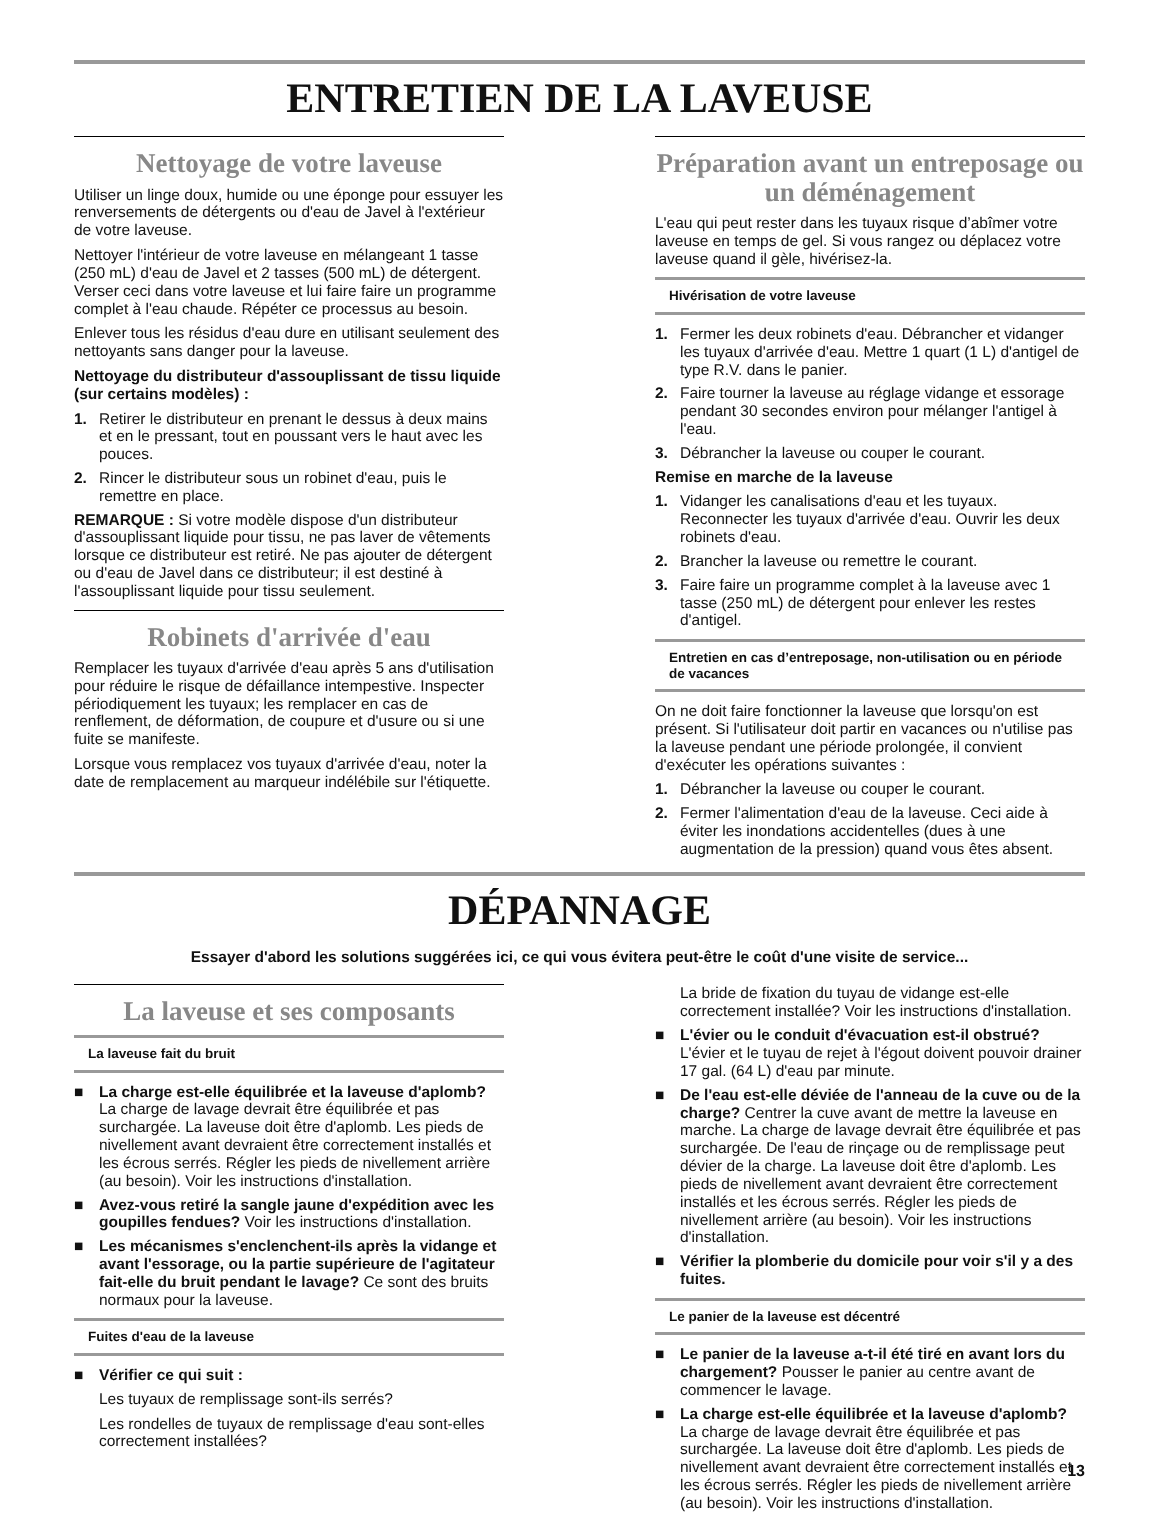ENTRETIEN DE LA LAVEUSE
Nettoyage de votre laveuse
Utiliser un linge doux, humide ou une éponge pour essuyer les renversements de détergents ou d'eau de Javel à l'extérieur de votre laveuse.
Nettoyer l'intérieur de votre laveuse en mélangeant 1 tasse (250 mL) d'eau de Javel et 2 tasses (500 mL) de détergent. Verser ceci dans votre laveuse et lui faire faire un programme complet à l'eau chaude. Répéter ce processus au besoin.
Enlever tous les résidus d'eau dure en utilisant seulement des nettoyants sans danger pour la laveuse.
Nettoyage du distributeur d'assouplissant de tissu liquide (sur certains modèles) :
1. Retirer le distributeur en prenant le dessus à deux mains et en le pressant, tout en poussant vers le haut avec les pouces.
2. Rincer le distributeur sous un robinet d'eau, puis le remettre en place.
REMARQUE : Si votre modèle dispose d'un distributeur d'assouplissant liquide pour tissu, ne pas laver de vêtements lorsque ce distributeur est retiré. Ne pas ajouter de détergent ou d'eau de Javel dans ce distributeur; il est destiné à l'assouplissant liquide pour tissu seulement.
Robinets d'arrivée d'eau
Remplacer les tuyaux d'arrivée d'eau après 5 ans d'utilisation pour réduire le risque de défaillance intempestive. Inspecter périodiquement les tuyaux; les remplacer en cas de renflement, de déformation, de coupure et d'usure ou si une fuite se manifeste.
Lorsque vous remplacez vos tuyaux d'arrivée d'eau, noter la date de remplacement au marqueur indélébile sur l'étiquette.
Préparation avant un entreposage ou un déménagement
L'eau qui peut rester dans les tuyaux risque d’abîmer votre laveuse en temps de gel. Si vous rangez ou déplacez votre laveuse quand il gèle, hivérisez-la.
Hivérisation de votre laveuse
1. Fermer les deux robinets d'eau. Débrancher et vidanger les tuyaux d'arrivée d'eau. Mettre 1 quart (1 L) d'antigel de type R.V. dans le panier.
2. Faire tourner la laveuse au réglage vidange et essorage pendant 30 secondes environ pour mélanger l'antigel à l'eau.
3. Débrancher la laveuse ou couper le courant.
Remise en marche de la laveuse
1. Vidanger les canalisations d'eau et les tuyaux. Reconnecter les tuyaux d'arrivée d'eau. Ouvrir les deux robinets d'eau.
2. Brancher la laveuse ou remettre le courant.
3. Faire faire un programme complet à la laveuse avec 1 tasse (250 mL) de détergent pour enlever les restes d'antigel.
Entretien en cas d’entreposage, non-utilisation ou en période de vacances
On ne doit faire fonctionner la laveuse que lorsqu'on est présent. Si l'utilisateur doit partir en vacances ou n'utilise pas la laveuse pendant une période prolongée, il convient d'exécuter les opérations suivantes :
1. Débrancher la laveuse ou couper le courant.
2. Fermer l'alimentation d'eau de la laveuse. Ceci aide à éviter les inondations accidentelles (dues à une augmentation de la pression) quand vous êtes absent.
DÉPANNAGE
Essayer d'abord les solutions suggérées ici, ce qui vous évitera peut-être le coût d'une visite de service...
La laveuse et ses composants
La laveuse fait du bruit
■ La charge est-elle équilibrée et la laveuse d'aplomb? La charge de lavage devrait être équilibrée et pas surchargée. La laveuse doit être d'aplomb. Les pieds de nivellement avant devraient être correctement installés et les écrous serrés. Régler les pieds de nivellement arrière (au besoin). Voir les instructions d'installation.
■ Avez-vous retiré la sangle jaune d'expédition avec les goupilles fendues? Voir les instructions d'installation.
■ Les mécanismes s'enclenchent-ils après la vidange et avant l'essorage, ou la partie supérieure de l'agitateur fait-elle du bruit pendant le lavage? Ce sont des bruits normaux pour la laveuse.
Fuites d'eau de la laveuse
■ Vérifier ce qui suit :
Les tuyaux de remplissage sont-ils serrés?
Les rondelles de tuyaux de remplissage d'eau sont-elles correctement installées?
La bride de fixation du tuyau de vidange est-elle correctement installée? Voir les instructions d'installation.
■ L'évier ou le conduit d'évacuation est-il obstrué? L'évier et le tuyau de rejet à l'égout doivent pouvoir drainer 17 gal. (64 L) d'eau par minute.
■ De l'eau est-elle déviée de l'anneau de la cuve ou de la charge? Centrer la cuve avant de mettre la laveuse en marche. La charge de lavage devrait être équilibrée et pas surchargée. De l'eau de rinçage ou de remplissage peut dévier de la charge. La laveuse doit être d'aplomb. Les pieds de nivellement avant devraient être correctement installés et les écrous serrés. Régler les pieds de nivellement arrière (au besoin). Voir les instructions d'installation.
■ Vérifier la plomberie du domicile pour voir s'il y a des fuites.
Le panier de la laveuse est décentré
■ Le panier de la laveuse a-t-il été tiré en avant lors du chargement? Pousser le panier au centre avant de commencer le lavage.
■ La charge est-elle équilibrée et la laveuse d'aplomb? La charge de lavage devrait être équilibrée et pas surchargée. La laveuse doit être d'aplomb. Les pieds de nivellement avant devraient être correctement installés et les écrous serrés. Régler les pieds de nivellement arrière (au besoin). Voir les instructions d'installation.
13